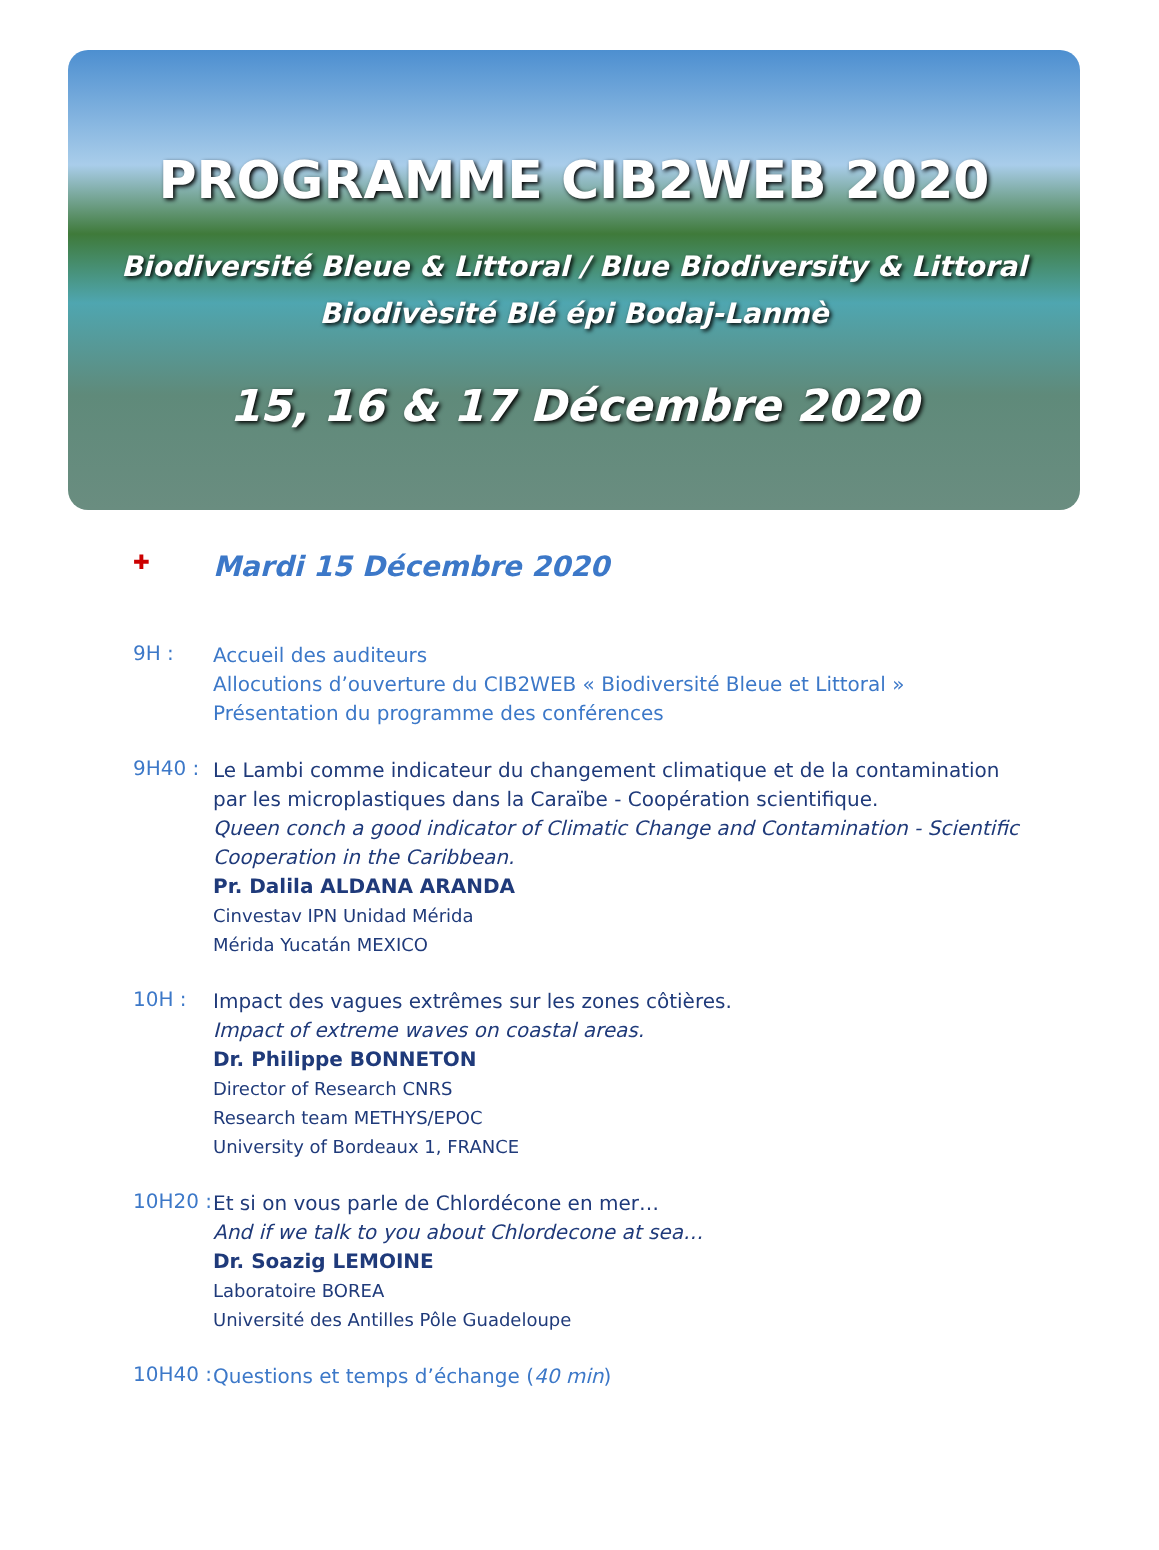PROGRAMME CIB2WEB 2020
Biodiversité Bleue & Littoral / Blue Biodiversity & Littoral
Biodivèsité Blé épi Bodaj-Lanmè
15, 16 & 17 Décembre 2020
✚
Mardi 15 Décembre 2020
9H :
Accueil des auditeurs
Allocutions d’ouverture du CIB2WEB « Biodiversité Bleue et Littoral »
Présentation du programme des conférences
9H40 :
Le Lambi comme indicateur du changement climatique et de la contamination par les microplastiques dans la Caraïbe - Coopération scientifique.
Queen conch a good indicator of Climatic Change and Contamination - Scientific Cooperation in the Caribbean.
Pr. Dalila ALDANA ARANDA
Cinvestav IPN Unidad Mérida
Mérida Yucatán MEXICO
10H :
Impact des vagues extrêmes sur les zones côtières.
Impact of extreme waves on coastal areas.
Dr. Philippe BONNETON
Director of Research CNRS
Research team METHYS/EPOC
University of Bordeaux 1, FRANCE
10H20 :
Et si on vous parle de Chlordécone en mer…
And if we talk to you about Chlordecone at sea…
Dr. Soazig LEMOINE
Laboratoire BOREA
Université des Antilles Pôle Guadeloupe
10H40 :
Questions et temps d’échange (40 min)